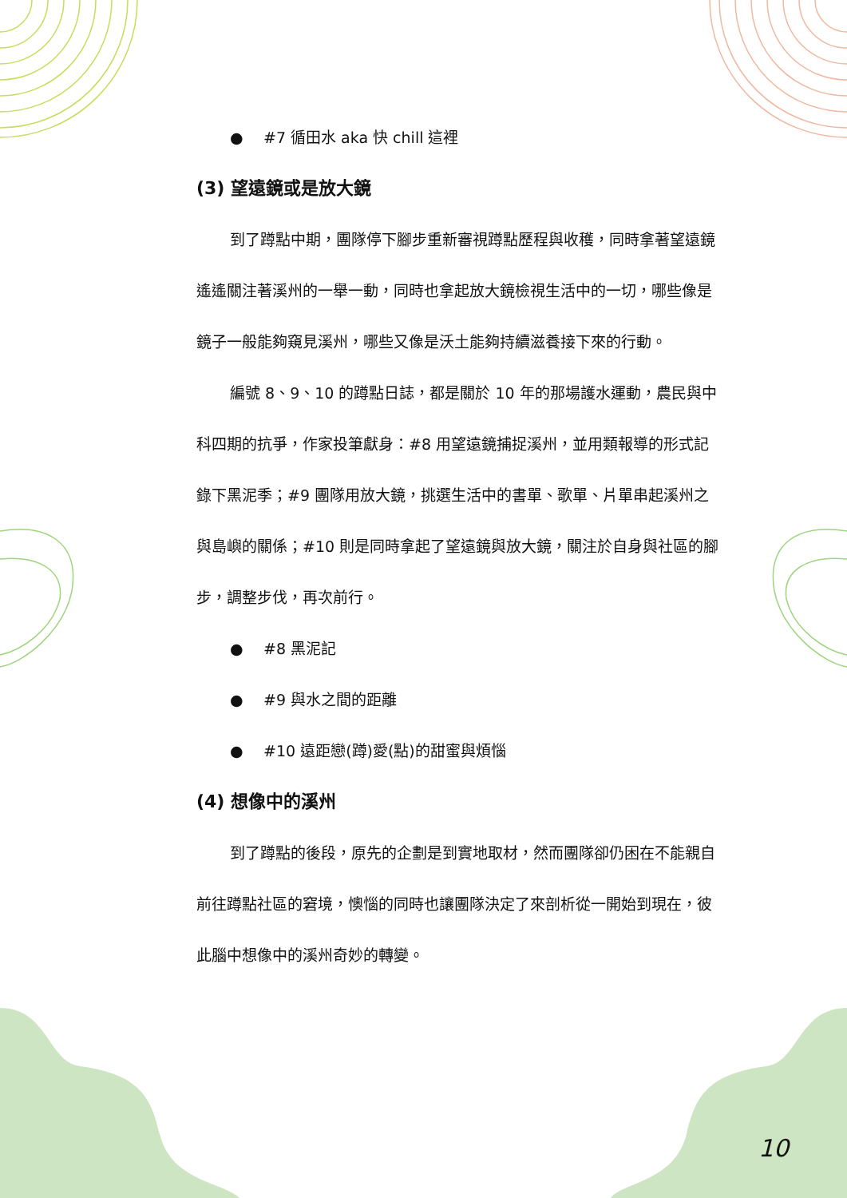● #7 循田水 aka 快 chill 這裡
(3) 望遠鏡或是放大鏡
到了蹲點中期，團隊停下腳步重新審視蹲點歷程與收穫，同時拿著望遠鏡遙遙關注著溪州的一舉一動，同時也拿起放大鏡檢視生活中的一切，哪些像是鏡子一般能夠窺見溪州，哪些又像是沃土能夠持續滋養接下來的行動。
編號 8、9、10 的蹲點日誌，都是關於 10 年的那場護水運動，農民與中科四期的抗爭，作家投筆獻身：#8 用望遠鏡捕捉溪州，並用類報導的形式記錄下黑泥季；#9 團隊用放大鏡，挑選生活中的書單、歌單、片單串起溪州之與島嶼的關係；#10 則是同時拿起了望遠鏡與放大鏡，關注於自身與社區的腳步，調整步伐，再次前行。
● #8 黑泥記
● #9 與水之間的距離
● #10 遠距戀(蹲)愛(點)的甜蜜與煩惱
(4) 想像中的溪州
到了蹲點的後段，原先的企劃是到實地取材，然而團隊卻仍困在不能親自前往蹲點社區的窘境，懊惱的同時也讓團隊決定了來剖析從一開始到現在，彼此腦中想像中的溪州奇妙的轉變。
10